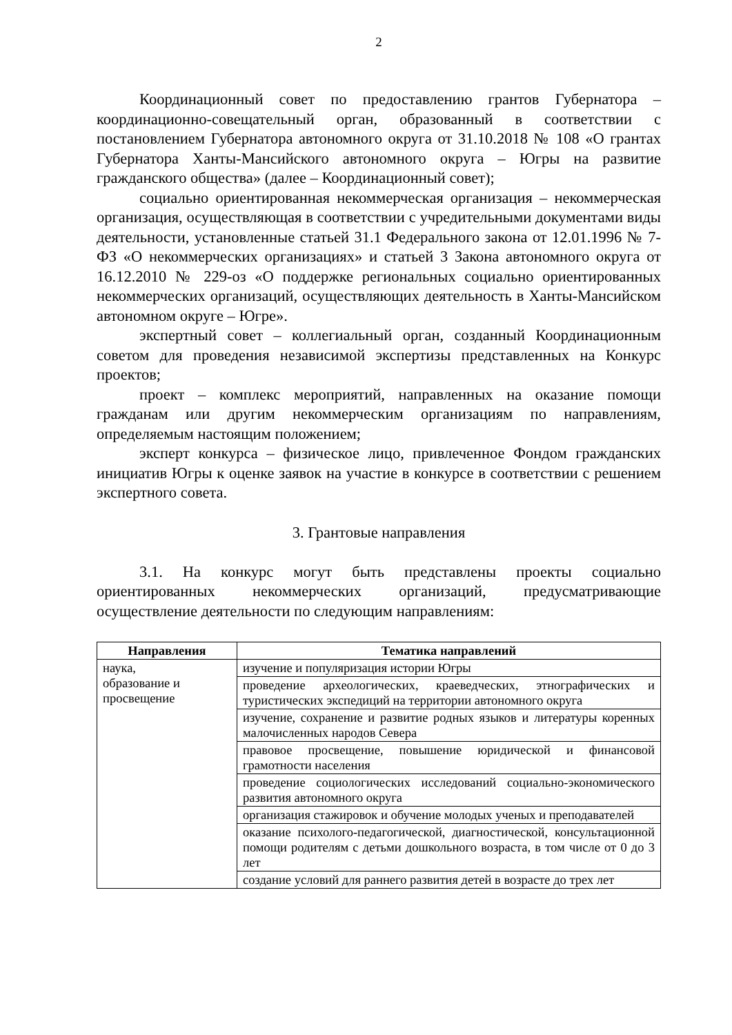2
Координационный совет по предоставлению грантов Губернатора – координационно-совещательный орган, образованный в соответствии с постановлением Губернатора автономного округа от 31.10.2018 № 108 «О грантах Губернатора Ханты-Мансийского автономного округа – Югры на развитие гражданского общества» (далее – Координационный совет);
социально ориентированная некоммерческая организация – некоммерческая организация, осуществляющая в соответствии с учредительными документами виды деятельности, установленные статьей 31.1 Федерального закона от 12.01.1996 № 7-ФЗ «О некоммерческих организациях» и статьей 3 Закона автономного округа от 16.12.2010 № 229-оз «О поддержке региональных социально ориентированных некоммерческих организаций, осуществляющих деятельность в Ханты-Мансийском автономном округе – Югре».
экспертный совет – коллегиальный орган, созданный Координационным советом для проведения независимой экспертизы представленных на Конкурс проектов;
проект – комплекс мероприятий, направленных на оказание помощи гражданам или другим некоммерческим организациям по направлениям, определяемым настоящим положением;
эксперт конкурса – физическое лицо, привлеченное Фондом гражданских инициатив Югры к оценке заявок на участие в конкурсе в соответствии с решением экспертного совета.
3. Грантовые направления
3.1. На конкурс могут быть представлены проекты социально ориентированных некоммерческих организаций, предусматривающие осуществление деятельности по следующим направлениям:
| Направления | Тематика направлений |
| --- | --- |
| наука, образование и просвещение | изучение и популяризация истории Югры |
| | проведение археологических, краеведческих, этнографических и туристических экспедиций на территории автономного округа |
| | изучение, сохранение и развитие родных языков и литературы коренных малочисленных народов Севера |
| | правовое просвещение, повышение юридической и финансовой грамотности населения |
| | проведение социологических исследований социально-экономического развития автономного округа |
| | организация стажировок и обучение молодых ученых и преподавателей |
| | оказание психолого-педагогической, диагностической, консультационной помощи родителям с детьми дошкольного возраста, в том числе от 0 до 3 лет |
| | создание условий для раннего развития детей в возрасте до трех лет |